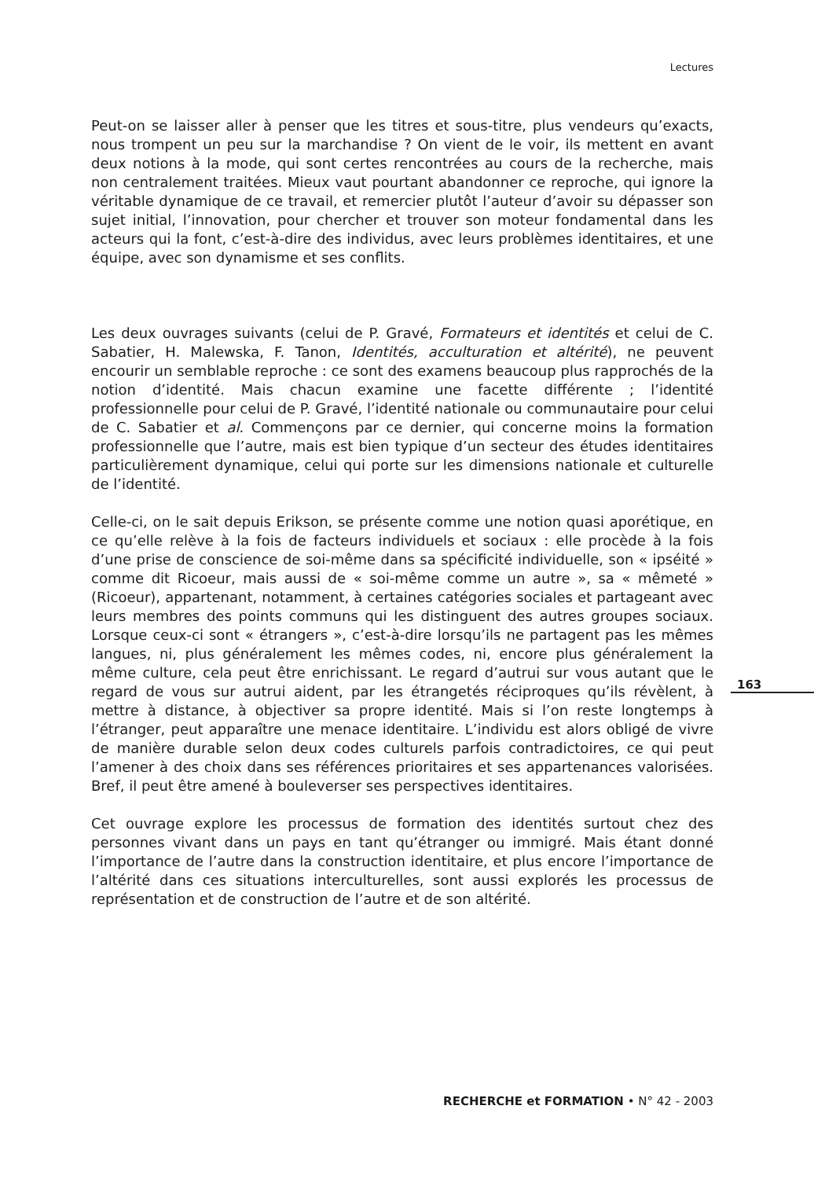Lectures
Peut-on se laisser aller à penser que les titres et sous-titre, plus vendeurs qu’exacts, nous trompent un peu sur la marchandise ? On vient de le voir, ils mettent en avant deux notions à la mode, qui sont certes rencontrées au cours de la recherche, mais non centralement traitées. Mieux vaut pourtant abandonner ce reproche, qui ignore la véritable dynamique de ce travail, et remercier plutôt l’auteur d’avoir su dépasser son sujet initial, l’innovation, pour chercher et trouver son moteur fondamental dans les acteurs qui la font, c’est-à-dire des individus, avec leurs problèmes identitaires, et une équipe, avec son dynamisme et ses conflits.
Les deux ouvrages suivants (celui de P. Gravé, Formateurs et identités et celui de C. Sabatier, H. Malewska, F. Tanon, Identités, acculturation et altérité), ne peuvent encourir un semblable reproche : ce sont des examens beaucoup plus rapprochés de la notion d’identité. Mais chacun examine une facette différente ; l’identité professionnelle pour celui de P. Gravé, l’identité nationale ou communautaire pour celui de C. Sabatier et al. Commençons par ce dernier, qui concerne moins la formation professionnelle que l’autre, mais est bien typique d’un secteur des études identitaires particulièrement dynamique, celui qui porte sur les dimensions nationale et culturelle de l’identité.
Celle-ci, on le sait depuis Erikson, se présente comme une notion quasi aporétique, en ce qu’elle relève à la fois de facteurs individuels et sociaux : elle procède à la fois d’une prise de conscience de soi-même dans sa spécificité individuelle, son « ipséité » comme dit Ricoeur, mais aussi de « soi-même comme un autre », sa « mêmeté » (Ricoeur), appartenant, notamment, à certaines catégories sociales et partageant avec leurs membres des points communs qui les distinguent des autres groupes sociaux. Lorsque ceux-ci sont « étrangers », c’est-à-dire lorsqu’ils ne partagent pas les mêmes langues, ni, plus généralement les mêmes codes, ni, encore plus généralement la même culture, cela peut être enrichissant. Le regard d’autrui sur vous autant que le regard de vous sur autrui aident, par les étrangetés réciproques qu’ils révèlent, à mettre à distance, à objectiver sa propre identité. Mais si l’on reste longtemps à l’étranger, peut apparaître une menace identitaire. L’individu est alors obligé de vivre de manière durable selon deux codes culturels parfois contradictoires, ce qui peut l’amener à des choix dans ses références prioritaires et ses appartenances valorisées. Bref, il peut être amené à bouleverser ses perspectives identitaires.
Cet ouvrage explore les processus de formation des identités surtout chez des personnes vivant dans un pays en tant qu’étranger ou immigré. Mais étant donné l’importance de l’autre dans la construction identitaire, et plus encore l’importance de l’altérité dans ces situations interculturelles, sont aussi explorés les processus de représentation et de construction de l’autre et de son altérité.
163
RECHERCHE et FORMATION • N° 42 - 2003